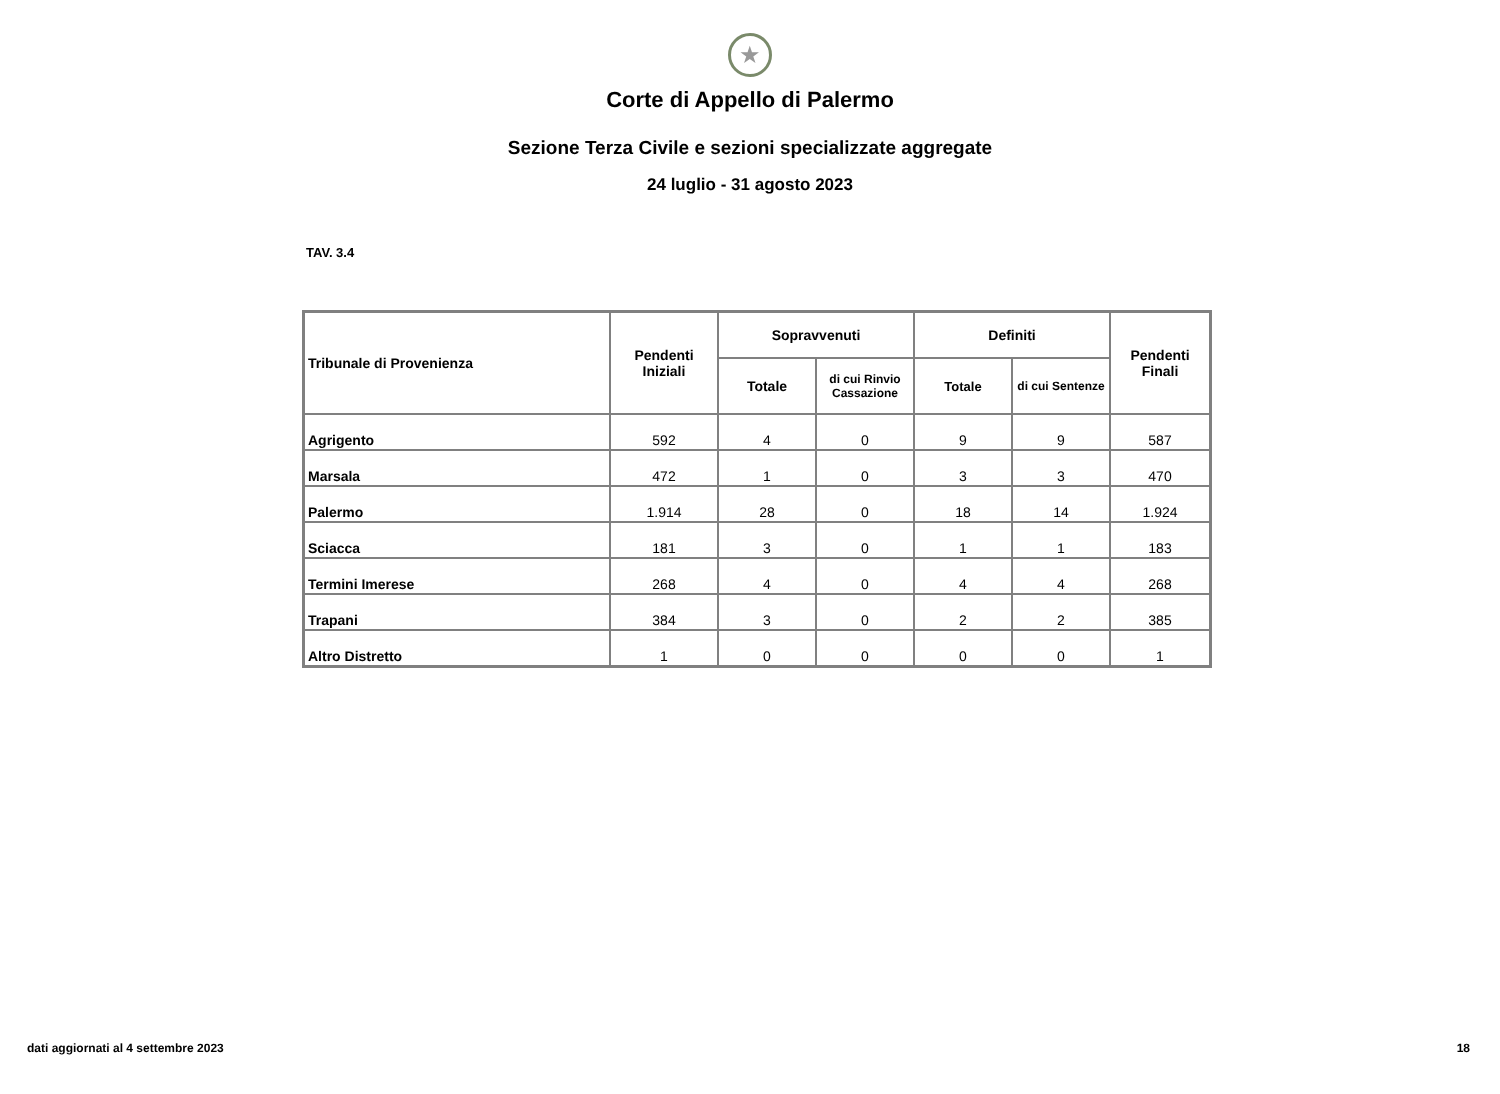★
Corte di Appello di Palermo
Sezione Terza Civile e sezioni specializzate aggregate
24 luglio - 31 agosto 2023
TAV. 3.4
| Tribunale di Provenienza | Pendenti Iniziali | Sopravvenuti | | Definiti | | Pendenti Finali |
| --- | --- | --- | --- | --- | --- | --- |
| | | Totale | di cui Rinvio Cassazione | Totale | di cui Sentenze | |
| Agrigento | 592 | 4 | 0 | 9 | 9 | 587 |
| Marsala | 472 | 1 | 0 | 3 | 3 | 470 |
| Palermo | 1.914 | 28 | 0 | 18 | 14 | 1.924 |
| Sciacca | 181 | 3 | 0 | 1 | 1 | 183 |
| Termini Imerese | 268 | 4 | 0 | 4 | 4 | 268 |
| Trapani | 384 | 3 | 0 | 2 | 2 | 385 |
| Altro Distretto | 1 | 0 | 0 | 0 | 0 | 1 |
dati aggiornati al 4 settembre 2023
18